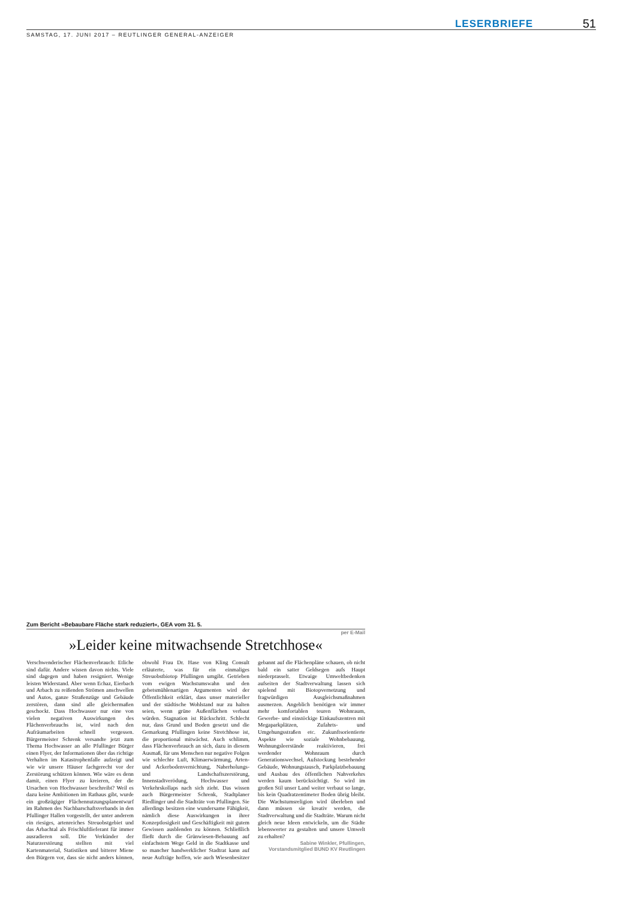LESERBRIEFE 51
SAMSTAG, 17. JUNI 2017 – REUTLINGER GENERAL-ANZEIGER
Zum Bericht »Bebaubare Fläche stark reduziert«, GEA vom 31. 5.
per E-Mail
»Leider keine mitwachsende Stretchhose«
Verschwenderischer Flächenverbrauch: Etliche sind dafür. Andere wissen davon nichts. Viele sind dagegen und haben resigniert. Wenige leisten Widerstand. Aber wenn Echaz, Eierbach und Arbach zu reißenden Strömen anschwellen und Autos, ganze Straßenzüge und Gebäude zerstören, dann sind alle gleichermaßen geschockt. Dass Hochwasser nur eine von vielen negativen Auswirkungen des Flächenverbrauchs ist, wird nach den Aufräumarbeiten schnell vergessen. Bürgermeister Schrenk versandte jetzt zum Thema Hochwasser an alle Pfullinger Bürger einen Flyer, der Informationen über das richtige Verhalten im Katastrophenfalle aufzeigt und wie wir unsere Häuser fachgerecht vor der Zerstörung schützen können. Wie wäre es denn damit, einen Flyer zu kreieren, der die Ursachen von Hochwasser beschreibt? Weil es dazu keine Ambitionen im Rathaus gibt, wurde ein großzügiger Flächennutzungsplanentwurf im Rahmen des Nachbarschaftsverbands in den Pfullinger Hallen vorgestellt, der unter anderem ein riesiges, artenreiches Streuobstgebiet und das Arbachtal als Frischluftlieferant für immer ausradieren soll. Die Verkünder der Naturzerstörung stellten mit viel Kartenmaterial, Statistiken und bitterer Miene den Bürgern vor, dass sie nicht anders können, obwohl Frau Dr. Hase von Kling Consult erläuterte, was für ein einmaliges Streuobstbiotop Pfullingen umgibt. Getrieben vom ewigen Wachstumswahn und den gebetsmühlenartigen Argumenten wird der Öffentlichkeit erklärt, dass unser materieller und der städtische Wohlstand nur zu halten seien, wenn grüne Außenflächen verbaut würden. Stagnation ist Rückschritt. Schlecht nur, dass Grund und Boden gesetzt und die Gemarkung Pfullingen keine Stretchhose ist, die proportional mitwächst. Auch schlimm, dass Flächenverbrauch an sich, dazu in diesem Ausmaß, für uns Menschen nur negative Folgen wie schlechte Luft, Klimaerwärmung, Arten- und Ackerbodenvernichtung, Naherholungs- und Landschaftszerstörung, Innenstadtverödung, Hochwasser und Verkehrskollaps nach sich zieht. Das wissen auch Bürgermeister Schrenk, Stadtplaner Riedlinger und die Stadträte von Pfullingen. Sie allerdings besitzen eine wundersame Fähigkeit, nämlich diese Auswirkungen in ihrer Konzeptlosigkeit und Geschäftigkeit mit gutem Gewissen ausblenden zu können. Schließlich fließt durch die Grünwiesen-Bebauung auf einfachstem Wege Geld in die Stadtkasse und so mancher handwerklicher Stadtrat kann auf neue Aufträge hoffen, wie auch Wiesenbesitzer gebannt auf die Flächenpläne schauen, ob nicht bald ein satter Geldsegen aufs Haupt niederprasselt. Etwaige Umweltbedenken aufseiten der Stadtverwaltung lassen sich spielend mit Biotopvernetzung und fragwürdigen Ausgleichsmaßnahmen ausmerzen. Angeblich benötigen wir immer mehr komfortablen teuren Wohnraum, Gewerbe- und einstöckige Einkaufszentren mit Megaparkplätzen, Zufahrts- und Umgehungsstraßen etc. Zukunftsorientierte Aspekte wie soziale Wohnbebauung, Wohnungsleerstände reaktivieren, frei werdender Wohnraum durch Generationswechsel, Aufstockung bestehender Gebäude, Wohnungstausch, Parkplatzbebauung und Ausbau des öffentlichen Nahverkehrs werden kaum berücksichtigt. So wird im großen Stil unser Land weiter verbaut so lange, bis kein Quadratzentimeter Boden übrig bleibt. Die Wachstumsreligion wird überleben und dann müssen sie kreativ werden, die Stadtverwaltung und die Stadträte. Warum nicht gleich neue Ideen entwickeln, um die Städte lebenswerter zu gestalten und unsere Umwelt zu erhalten?
Sabine Winkler, Pfullingen, Vorstandsmitglied BUND KV Reutlingen